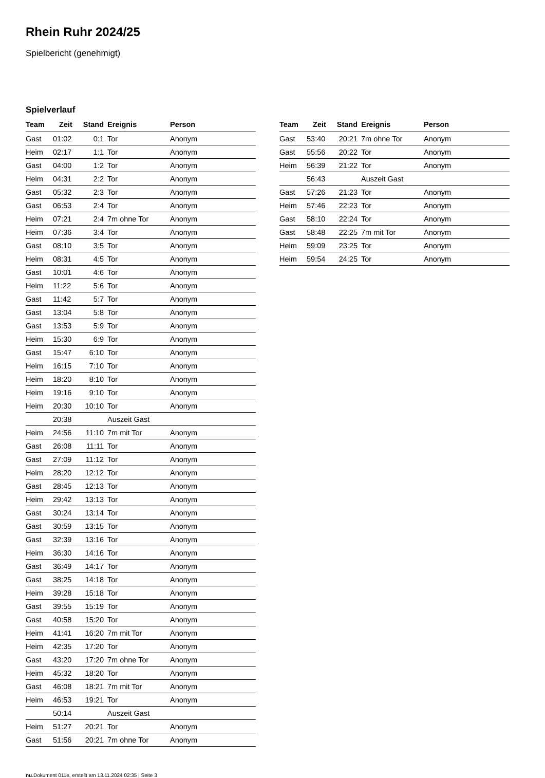Rhein Ruhr 2024/25
Spielbericht (genehmigt)
Spielverlauf
| Team | Zeit | Stand | Ereignis | Person |
| --- | --- | --- | --- | --- |
| Gast | 01:02 | 0:1 | Tor | Anonym |
| Heim | 02:17 | 1:1 | Tor | Anonym |
| Gast | 04:00 | 1:2 | Tor | Anonym |
| Heim | 04:31 | 2:2 | Tor | Anonym |
| Gast | 05:32 | 2:3 | Tor | Anonym |
| Gast | 06:53 | 2:4 | Tor | Anonym |
| Heim | 07:21 | 2:4 | 7m ohne Tor | Anonym |
| Heim | 07:36 | 3:4 | Tor | Anonym |
| Gast | 08:10 | 3:5 | Tor | Anonym |
| Heim | 08:31 | 4:5 | Tor | Anonym |
| Gast | 10:01 | 4:6 | Tor | Anonym |
| Heim | 11:22 | 5:6 | Tor | Anonym |
| Gast | 11:42 | 5:7 | Tor | Anonym |
| Gast | 13:04 | 5:8 | Tor | Anonym |
| Gast | 13:53 | 5:9 | Tor | Anonym |
| Heim | 15:30 | 6:9 | Tor | Anonym |
| Gast | 15:47 | 6:10 | Tor | Anonym |
| Heim | 16:15 | 7:10 | Tor | Anonym |
| Heim | 18:20 | 8:10 | Tor | Anonym |
| Heim | 19:16 | 9:10 | Tor | Anonym |
| Heim | 20:30 | 10:10 | Tor | Anonym |
| | 20:38 | | Auszeit Gast | |
| Heim | 24:56 | 11:10 | 7m mit Tor | Anonym |
| Gast | 26:08 | 11:11 | Tor | Anonym |
| Gast | 27:09 | 11:12 | Tor | Anonym |
| Heim | 28:20 | 12:12 | Tor | Anonym |
| Gast | 28:45 | 12:13 | Tor | Anonym |
| Heim | 29:42 | 13:13 | Tor | Anonym |
| Gast | 30:24 | 13:14 | Tor | Anonym |
| Gast | 30:59 | 13:15 | Tor | Anonym |
| Gast | 32:39 | 13:16 | Tor | Anonym |
| Heim | 36:30 | 14:16 | Tor | Anonym |
| Gast | 36:49 | 14:17 | Tor | Anonym |
| Gast | 38:25 | 14:18 | Tor | Anonym |
| Heim | 39:28 | 15:18 | Tor | Anonym |
| Gast | 39:55 | 15:19 | Tor | Anonym |
| Gast | 40:58 | 15:20 | Tor | Anonym |
| Heim | 41:41 | 16:20 | 7m mit Tor | Anonym |
| Heim | 42:35 | 17:20 | Tor | Anonym |
| Gast | 43:20 | 17:20 | 7m ohne Tor | Anonym |
| Heim | 45:32 | 18:20 | Tor | Anonym |
| Gast | 46:08 | 18:21 | 7m mit Tor | Anonym |
| Heim | 46:53 | 19:21 | Tor | Anonym |
| | 50:14 | | Auszeit Gast | |
| Heim | 51:27 | 20:21 | Tor | Anonym |
| Gast | 51:56 | 20:21 | 7m ohne Tor | Anonym |
| Team | Zeit | Stand | Ereignis | Person |
| --- | --- | --- | --- | --- |
| Gast | 53:40 | 20:21 | 7m ohne Tor | Anonym |
| Gast | 55:56 | 20:22 | Tor | Anonym |
| Heim | 56:39 | 21:22 | Tor | Anonym |
| | 56:43 | | Auszeit Gast | |
| Gast | 57:26 | 21:23 | Tor | Anonym |
| Heim | 57:46 | 22:23 | Tor | Anonym |
| Gast | 58:10 | 22:24 | Tor | Anonym |
| Gast | 58:48 | 22:25 | 7m mit Tor | Anonym |
| Heim | 59:09 | 23:25 | Tor | Anonym |
| Heim | 59:54 | 24:25 | Tor | Anonym |
nu.Dokument 011e, erstellt am 13.11.2024 02:35 | Seite 3